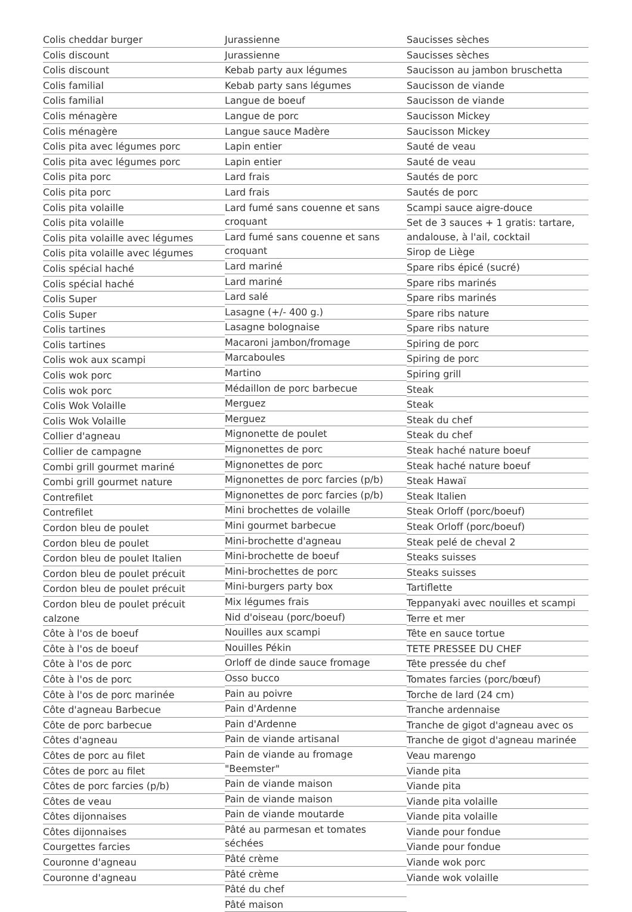Colis cheddar burger
Colis discount
Colis discount
Colis familial
Colis familial
Colis ménagère
Colis ménagère
Colis pita avec légumes porc
Colis pita avec légumes porc
Colis pita porc
Colis pita porc
Colis pita volaille
Colis pita volaille
Colis pita volaille avec légumes
Colis pita volaille avec légumes
Colis spécial haché
Colis spécial haché
Colis Super
Colis Super
Colis tartines
Colis tartines
Colis wok aux scampi
Colis wok porc
Colis wok porc
Colis Wok Volaille
Colis Wok Volaille
Collier d'agneau
Collier de campagne
Combi grill gourmet mariné
Combi grill gourmet nature
Contrefilet
Contrefilet
Cordon bleu de poulet
Cordon bleu de poulet
Cordon bleu de poulet Italien
Cordon bleu de poulet précuit
Cordon bleu de poulet précuit
Cordon bleu de poulet précuit calzone
Côte à l'os de boeuf
Côte à l'os de boeuf
Côte à l'os de porc
Côte à l'os de porc
Côte à l'os de porc marinée
Côte d'agneau Barbecue
Côte de porc barbecue
Côtes d'agneau
Côtes de porc au filet
Côtes de porc au filet
Côtes de porc farcies (p/b)
Côtes de veau
Côtes dijonnaises
Côtes dijonnaises
Courgettes farcies
Couronne d'agneau
Couronne d'agneau
Jurassienne
Jurassienne
Kebab party aux légumes
Kebab party sans légumes
Langue de boeuf
Langue de porc
Langue sauce Madère
Lapin entier
Lapin entier
Lard frais
Lard frais
Lard fumé sans couenne et sans croquant
Lard fumé sans couenne et sans croquant
Lard mariné
Lard mariné
Lard salé
Lasagne (+/- 400 g.)
Lasagne bolognaise
Macaroni jambon/fromage
Marcaboules
Martino
Médaillon de porc barbecue
Merguez
Merguez
Mignonette de poulet
Mignonettes de porc
Mignonettes de porc
Mignonettes de porc farcies (p/b)
Mignonettes de porc farcies (p/b)
Mini brochettes de volaille
Mini gourmet barbecue
Mini-brochette d'agneau
Mini-brochette de boeuf
Mini-brochettes de porc
Mini-burgers party box
Mix légumes frais
Nid d'oiseau (porc/boeuf)
Nouilles aux scampi
Nouilles Pékin
Orloff de dinde sauce fromage
Osso bucco
Pain au poivre
Pain d'Ardenne
Pain d'Ardenne
Pain de viande artisanal
Pain de viande au fromage "Beemster"
Pain de viande maison
Pain de viande maison
Pain de viande moutarde
Pâté au parmesan et tomates séchées
Pâté crème
Pâté crème
Pâté du chef
Pâté maison
Saucisses sèches
Saucisses sèches
Saucisson au jambon bruschetta
Saucisson de viande
Saucisson de viande
Saucisson Mickey
Saucisson Mickey
Sauté de veau
Sauté de veau
Sautés de porc
Sautés de porc
Scampi sauce aigre-douce
Set de 3 sauces + 1 gratis: tartare, andalouse, à l'ail, cocktail
Sirop de Liège
Spare ribs épicé (sucré)
Spare ribs marinés
Spare ribs marinés
Spare ribs nature
Spare ribs nature
Spiring de porc
Spiring de porc
Spiring grill
Steak
Steak
Steak du chef
Steak du chef
Steak haché nature boeuf
Steak haché nature boeuf
Steak Hawaï
Steak Italien
Steak Orloff (porc/boeuf)
Steak Orloff (porc/boeuf)
Steak pelé de cheval 2
Steaks suisses
Steaks suisses
Tartiflette
Teppanyaki avec nouilles et scampi
Terre et mer
Tête en sauce tortue
TETE PRESSEE DU CHEF
Tête pressée du chef
Tomates farcies (porc/bœuf)
Torche de lard (24 cm)
Tranche ardennaise
Tranche de gigot d'agneau avec os
Tranche de gigot d'agneau marinée
Veau marengo
Viande pita
Viande pita
Viande pita volaille
Viande pita volaille
Viande pour fondue
Viande pour fondue
Viande wok porc
Viande wok volaille